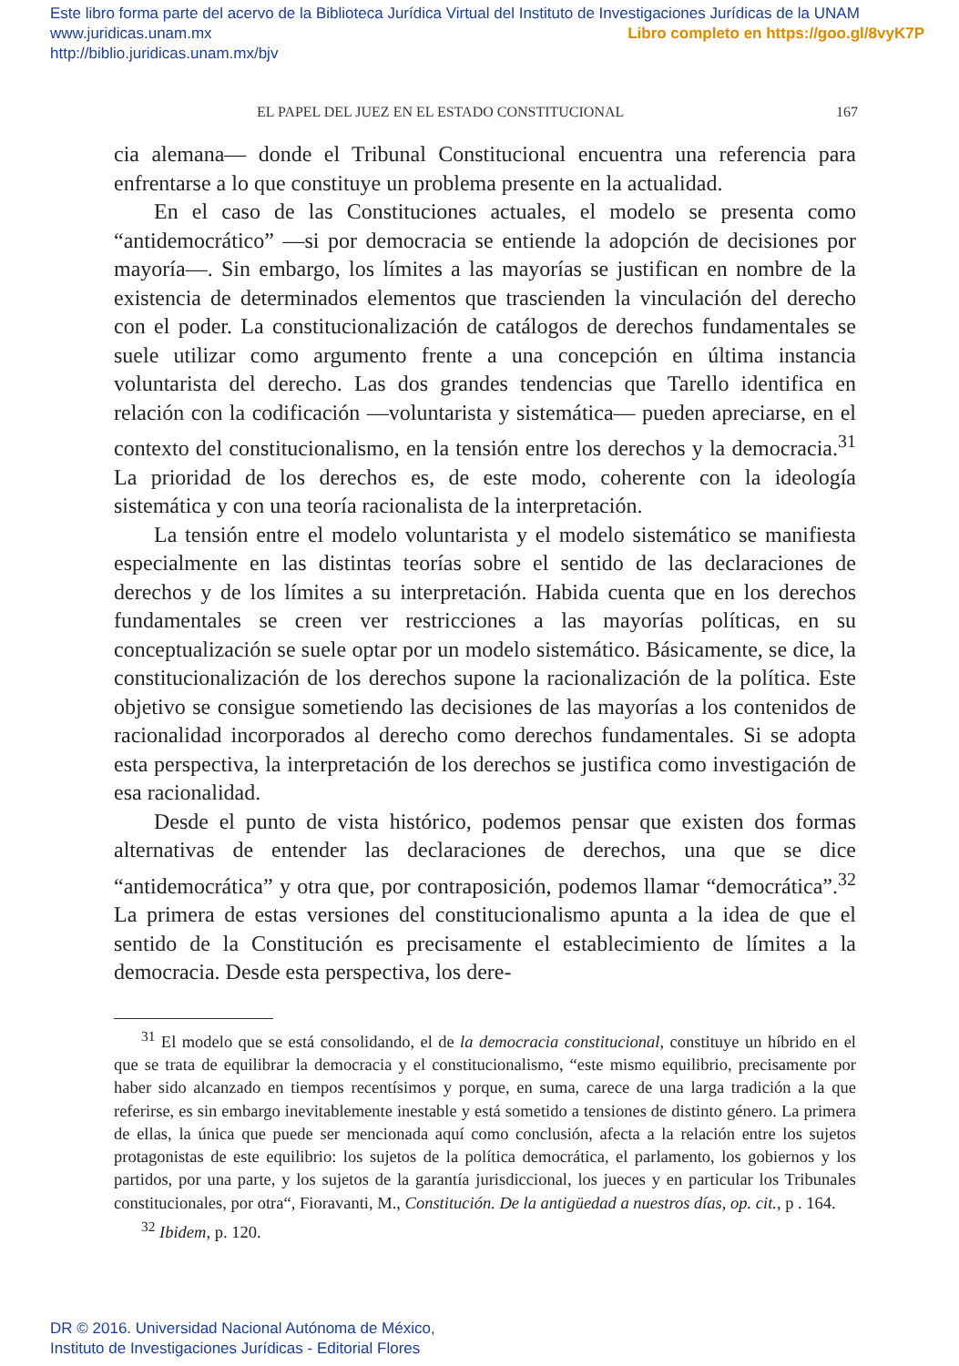Este libro forma parte del acervo de la Biblioteca Jurídica Virtual del Instituto de Investigaciones Jurídicas de la UNAM
www.juridicas.unam.mx Libro completo en https://goo.gl/8vyK7P
http://biblio.juridicas.unam.mx/bjv
EL PAPEL DEL JUEZ EN EL ESTADO CONSTITUCIONAL 167
cia alemana— donde el Tribunal Constitucional encuentra una referencia para enfrentarse a lo que constituye un problema presente en la actualidad.
En el caso de las Constituciones actuales, el modelo se presenta como “antidemocrático” —si por democracia se entiende la adopción de decisiones por mayoría—. Sin embargo, los límites a las mayorías se justifican en nombre de la existencia de determinados elementos que trascienden la vinculación del derecho con el poder. La constitucionalización de catálogos de derechos fundamentales se suele utilizar como argumento frente a una concepción en última instancia voluntarista del derecho. Las dos grandes tendencias que Tarello identifica en relación con la codificación —voluntarista y sistemática— pueden apreciarse, en el contexto del constitucionalismo, en la tensión entre los derechos y la democracia.<sup>31</sup> La prioridad de los derechos es, de este modo, coherente con la ideología sistemática y con una teoría racionalista de la interpretación.
La tensión entre el modelo voluntarista y el modelo sistemático se manifiesta especialmente en las distintas teorías sobre el sentido de las declaraciones de derechos y de los límites a su interpretación. Habida cuenta que en los derechos fundamentales se creen ver restricciones a las mayorías políticas, en su conceptualización se suele optar por un modelo sistemático. Básicamente, se dice, la constitucionalización de los derechos supone la racionalización de la política. Este objetivo se consigue sometiendo las decisiones de las mayorías a los contenidos de racionalidad incorporados al derecho como derechos fundamentales. Si se adopta esta perspectiva, la interpretación de los derechos se justifica como investigación de esa racionalidad.
Desde el punto de vista histórico, podemos pensar que existen dos formas alternativas de entender las declaraciones de derechos, una que se dice “antidemocrática” y otra que, por contraposición, podemos llamar “democrática”.<sup>32</sup> La primera de estas versiones del constitucionalismo apunta a la idea de que el sentido de la Constitución es precisamente el establecimiento de límites a la democracia. Desde esta perspectiva, los dere-
<sup>31</sup> El modelo que se está consolidando, el de la democracia constitucional, constituye un híbrido en el que se trata de equilibrar la democracia y el constitucionalismo, “este mismo equilibrio, precisamente por haber sido alcanzado en tiempos recentísimos y porque, en suma, carece de una larga tradición a la que referirse, es sin embargo inevitablemente inestable y está sometido a tensiones de distinto género. La primera de ellas, la única que puede ser mencionada aquí como conclusión, afecta a la relación entre los sujetos protagonistas de este equilibrio: los sujetos de la política democrática, el parlamento, los gobiernos y los partidos, por una parte, y los sujetos de la garantía jurisdiccional, los jueces y en particular los Tribunales constitucionales, por otra“, Fioravanti, M., Constitución. De la antigüedad a nuestros días, op. cit., p . 164.
<sup>32</sup> Ibidem, p. 120.
DR © 2016. Universidad Nacional Autónoma de México,
Instituto de Investigaciones Jurídicas - Editorial Flores